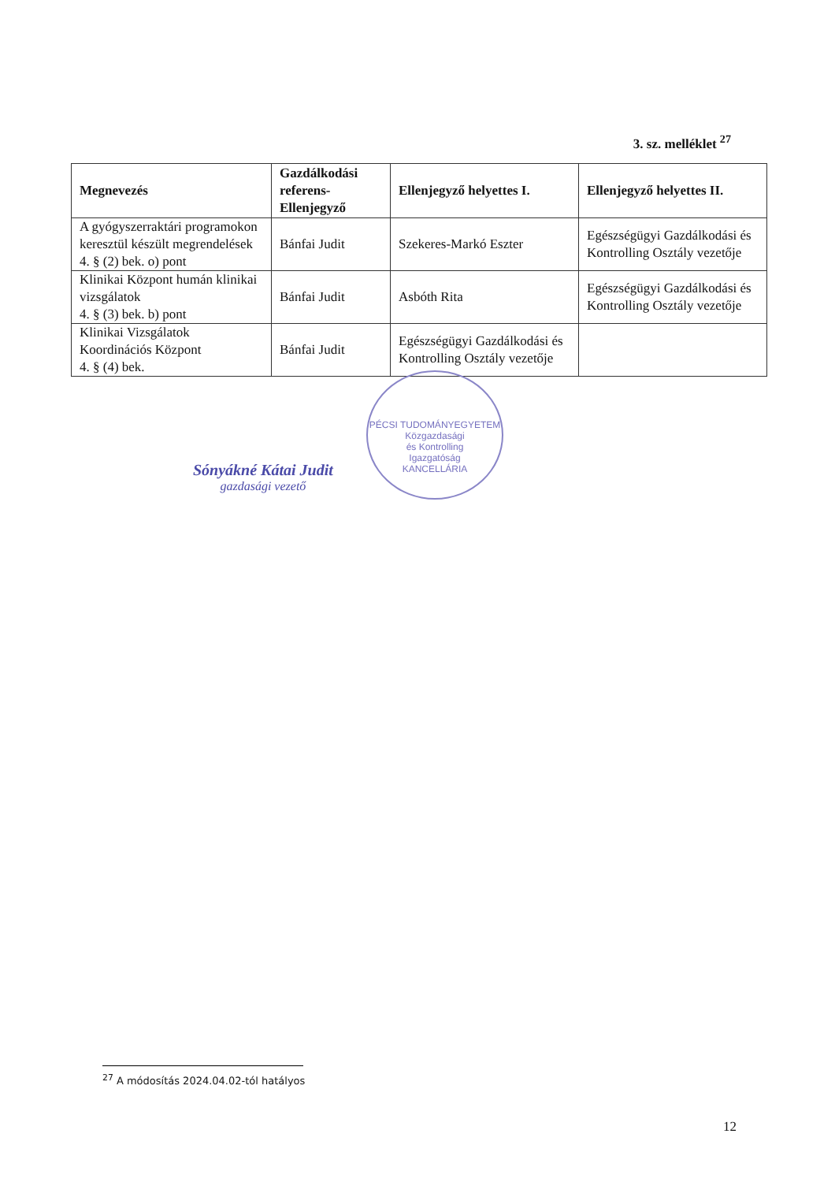3. sz. melléklet <sup>27</sup>
| Megnevezés | Gazdálkodási referens-Ellenjegyző | Ellenjegyző helyettes I. | Ellenjegyző helyettes II. |
| --- | --- | --- | --- |
| A gyógyszerraktári programokon keresztül készült megrendelések 4. § (2) bek. o) pont | Bánfai Judit | Szekeres-Markó Eszter | Egészségügyi Gazdálkodási és Kontrolling Osztály vezetője |
| Klinikai Központ humán klinikai vizsgálatok 4. § (3) bek. b) pont | Bánfai Judit | Asbóth Rita | Egészségügyi Gazdálkodási és Kontrolling Osztály vezetője |
| Klinikai Vizsgálatok Koordinációs Központ 4. § (4) bek. | Bánfai Judit | Egészségügyi Gazdálkodási és Kontrolling Osztály vezetője | |
Sónyákné Kátai Judit
gazdasági vezető
PÉCSI TUDOMÁNYEGYETEM
Közgazdasági
és Kontrolling
Igazgatóság
KANCELLÁRIA
<sup>27</sup> A módosítás 2024.04.02-tól hatályos
12